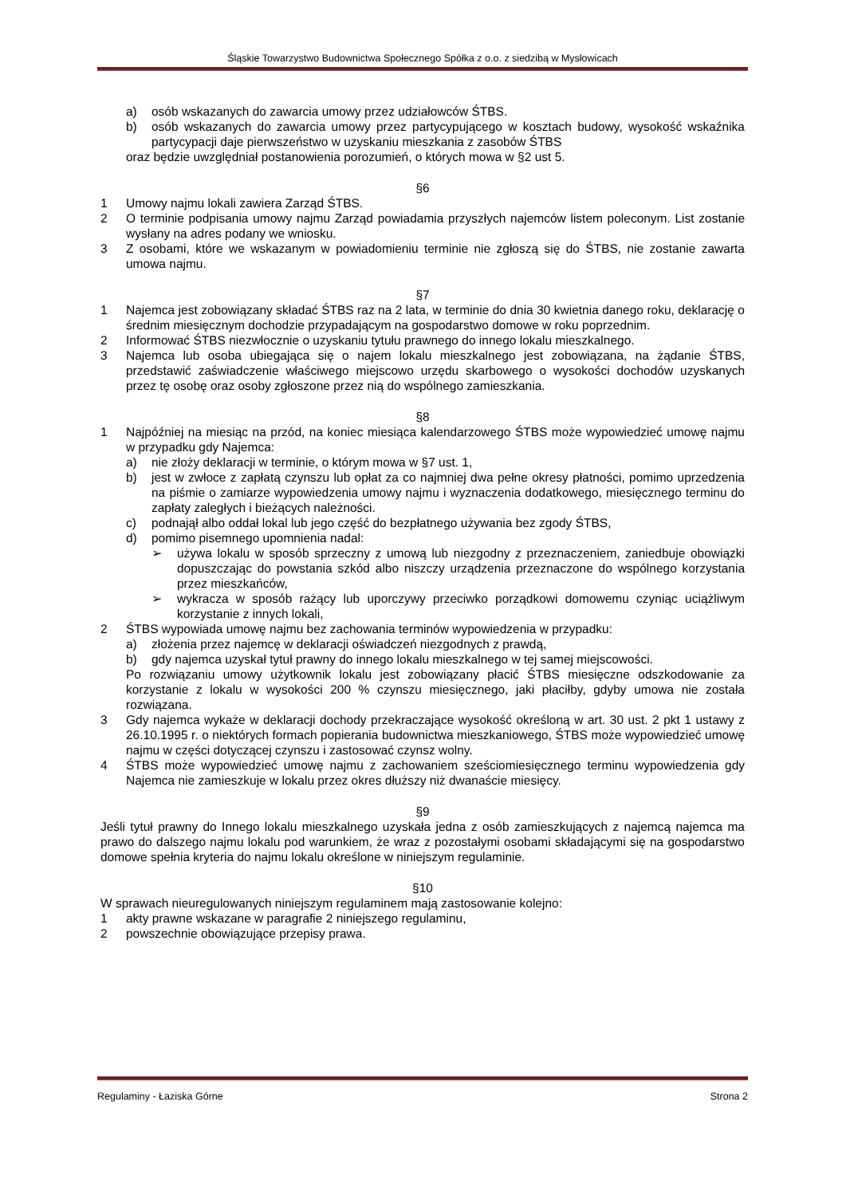Śląskie Towarzystwo Budownictwa Społecznego Spółka z o.o. z siedzibą w Mysłowicach
a) osób wskazanych do zawarcia umowy przez udziałowców ŚTBS.
b) osób wskazanych do zawarcia umowy przez partycypującego w kosztach budowy, wysokość wskaźnika partycypacji daje pierwszeństwo w uzyskaniu mieszkania z zasobów ŚTBS
oraz będzie uwzględniał postanowienia porozumień, o których mowa w §2 ust 5.
§6
1 Umowy najmu lokali zawiera Zarząd ŚTBS.
2 O terminie podpisania umowy najmu Zarząd powiadamia przyszłych najemców listem poleconym. List zostanie wysłany na adres podany we wniosku.
3 Z osobami, które we wskazanym w powiadomieniu terminie nie zgłoszą się do ŚTBS, nie zostanie zawarta umowa najmu.
§7
1 Najemca jest zobowiązany składać ŚTBS raz na 2 lata, w terminie do dnia 30 kwietnia danego roku, deklarację o średnim miesięcznym dochodzie przypadającym na gospodarstwo domowe w roku poprzednim.
2 Informować ŚTBS niezwłocznie o uzyskaniu tytułu prawnego do innego lokalu mieszkalnego.
3 Najemca lub osoba ubiegająca się o najem lokalu mieszkalnego jest zobowiązana, na żądanie ŚTBS, przedstawić zaświadczenie właściwego miejscowo urzędu skarbowego o wysokości dochodów uzyskanych przez tę osobę oraz osoby zgłoszone przez nią do wspólnego zamieszkania.
§8
1 Najpóźniej na miesiąc na przód, na koniec miesiąca kalendarzowego ŚTBS może wypowiedzieć umowę najmu w przypadku gdy Najemca:
a) nie złoży deklaracji w terminie, o którym mowa w §7 ust. 1,
b) jest w zwłoce z zapłatą czynszu lub opłat za co najmniej dwa pełne okresy płatności, pomimo uprzedzenia na piśmie o zamiarze wypowiedzenia umowy najmu i wyznaczenia dodatkowego, miesięcznego terminu do zapłaty zaległych i bieżących należności.
c) podnajął albo oddał lokal lub jego część do bezpłatnego używania bez zgody ŚTBS,
d) pomimo pisemnego upomnienia nadal:
➢ używa lokalu w sposób sprzeczny z umową lub niezgodny z przeznaczeniem, zaniedbuje obowiązki dopuszczając do powstania szkód albo niszczy urządzenia przeznaczone do wspólnego korzystania przez mieszkańców,
➢ wykracza w sposób rażący lub uporczywy przeciwko porządkowi domowemu czyniąc uciążliwym korzystanie z innych lokali,
2 ŚTBS wypowiada umowę najmu bez zachowania terminów wypowiedzenia w przypadku:
a) złożenia przez najemcę w deklaracji oświadczeń niezgodnych z prawdą,
b) gdy najemca uzyskał tytuł prawny do innego lokalu mieszkalnego w tej samej miejscowości.
Po rozwiązaniu umowy użytkownik lokalu jest zobowiązany płacić ŚTBS miesięczne odszkodowanie za korzystanie z lokalu w wysokości 200 % czynszu miesięcznego, jaki płaciłby, gdyby umowa nie została rozwiązana.
3 Gdy najemca wykaże w deklaracji dochody przekraczające wysokość określoną w art. 30 ust. 2 pkt 1 ustawy z 26.10.1995 r. o niektórych formach popierania budownictwa mieszkaniowego, ŚTBS może wypowiedzieć umowę najmu w części dotyczącej czynszu i zastosować czynsz wolny.
4 ŚTBS może wypowiedzieć umowę najmu z zachowaniem sześciomiesięcznego terminu wypowiedzenia gdy Najemca nie zamieszkuje w lokalu przez okres dłuższy niż dwanaście miesięcy.
§9
Jeśli tytuł prawny do Innego lokalu mieszkalnego uzyskała jedna z osób zamieszkujących z najemcą najemca ma prawo do dalszego najmu lokalu pod warunkiem, że wraz z pozostałymi osobami składającymi się na gospodarstwo domowe spełnia kryteria do najmu lokalu określone w niniejszym regulaminie.
§10
W sprawach nieuregulowanych niniejszym regulaminem mają zastosowanie kolejno:
1 akty prawne wskazane w paragrafie 2 niniejszego regulaminu,
2 powszechnie obowiązujące przepisy prawa.
Regulaminy - Łaziska Górne Strona 2